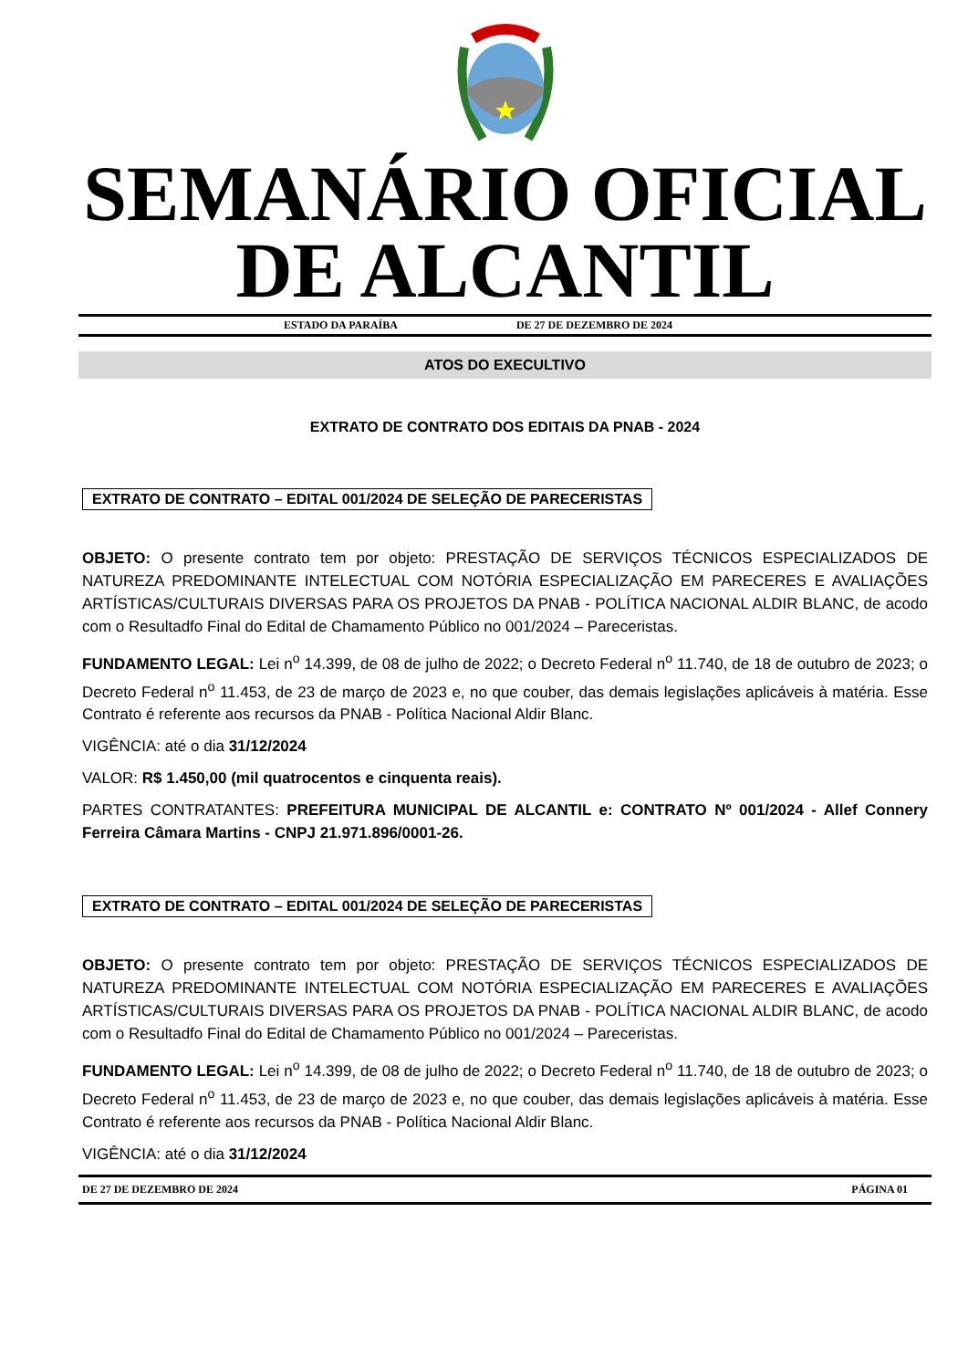SEMANÁRIO OFICIAL
DE ALCANTIL
ESTADO DA PARAÍBA DE 27 DE DEZEMBRO DE 2024
ATOS DO EXECULTIVO
EXTRATO DE CONTRATO DOS EDITAIS DA PNAB - 2024
EXTRATO DE CONTRATO – EDITAL 001/2024 DE SELEÇÃO DE PARECERISTAS
OBJETO: O presente contrato tem por objeto: PRESTAÇÃO DE SERVIÇOS TÉCNICOS ESPECIALIZADOS DE NATUREZA PREDOMINANTE INTELECTUAL COM NOTÓRIA ESPECIALIZAÇÃO EM PARECERES E AVALIAÇÕES ARTÍSTICAS/CULTURAIS DIVERSAS PARA OS PROJETOS DA PNAB - POLÍTICA NACIONAL ALDIR BLANC, de acodo com o Resultadfo Final do Edital de Chamamento Público no 001/2024 – Pareceristas.
FUNDAMENTO LEGAL: Lei n<sup>o</sup> 14.399, de 08 de julho de 2022; o Decreto Federal n<sup>o</sup> 11.740, de 18 de outubro de 2023; o Decreto Federal n<sup>o</sup> 11.453, de 23 de março de 2023 e, no que couber, das demais legislações aplicáveis à matéria. Esse Contrato é referente aos recursos da PNAB - Política Nacional Aldir Blanc.
VIGÊNCIA: até o dia 31/12/2024
VALOR: R$ 1.450,00 (mil quatrocentos e cinquenta reais).
PARTES CONTRATANTES: PREFEITURA MUNICIPAL DE ALCANTIL e: CONTRATO Nº 001/2024 - Allef Connery Ferreira Câmara Martins - CNPJ 21.971.896/0001-26.
EXTRATO DE CONTRATO – EDITAL 001/2024 DE SELEÇÃO DE PARECERISTAS
OBJETO: O presente contrato tem por objeto: PRESTAÇÃO DE SERVIÇOS TÉCNICOS ESPECIALIZADOS DE NATUREZA PREDOMINANTE INTELECTUAL COM NOTÓRIA ESPECIALIZAÇÃO EM PARECERES E AVALIAÇÕES ARTÍSTICAS/CULTURAIS DIVERSAS PARA OS PROJETOS DA PNAB - POLÍTICA NACIONAL ALDIR BLANC, de acodo com o Resultadfo Final do Edital de Chamamento Público no 001/2024 – Pareceristas.
FUNDAMENTO LEGAL: Lei n<sup>o</sup> 14.399, de 08 de julho de 2022; o Decreto Federal n<sup>o</sup> 11.740, de 18 de outubro de 2023; o Decreto Federal n<sup>o</sup> 11.453, de 23 de março de 2023 e, no que couber, das demais legislações aplicáveis à matéria. Esse Contrato é referente aos recursos da PNAB - Política Nacional Aldir Blanc.
VIGÊNCIA: até o dia 31/12/2024
DE 27 DE DEZEMBRO DE 2024 PÁGINA 01